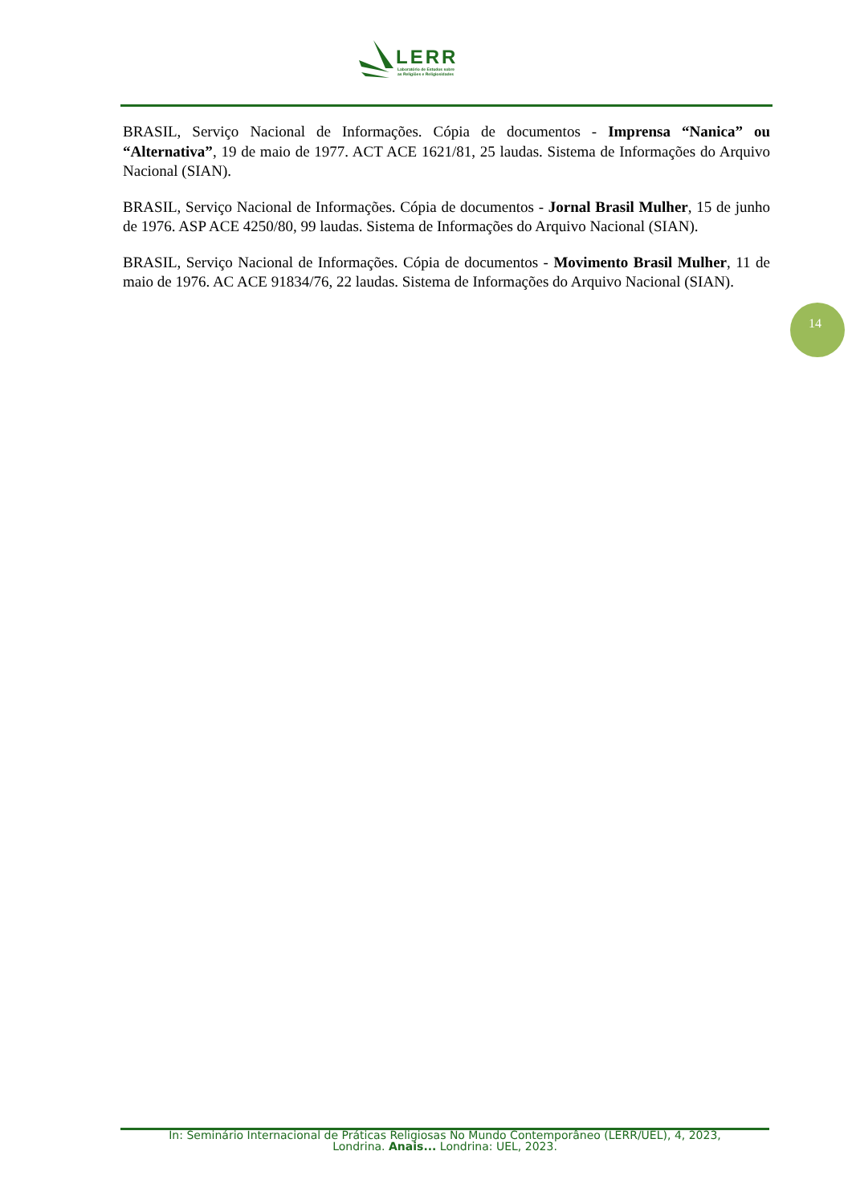LERR
Laboratório de Estudos sobre
as Religiões e Religiosidades
BRASIL, Serviço Nacional de Informações. Cópia de documentos - Imprensa “Nanica” ou “Alternativa”, 19 de maio de 1977. ACT ACE 1621/81, 25 laudas. Sistema de Informações do Arquivo Nacional (SIAN).
BRASIL, Serviço Nacional de Informações. Cópia de documentos - Jornal Brasil Mulher, 15 de junho de 1976. ASP ACE 4250/80, 99 laudas. Sistema de Informações do Arquivo Nacional (SIAN).
BRASIL, Serviço Nacional de Informações. Cópia de documentos - Movimento Brasil Mulher, 11 de maio de 1976. AC ACE 91834/76, 22 laudas. Sistema de Informações do Arquivo Nacional (SIAN).
14
In: Seminário Internacional de Práticas Religiosas No Mundo Contemporâneo (LERR/UEL), 4, 2023,
Londrina. Anais... Londrina: UEL, 2023.